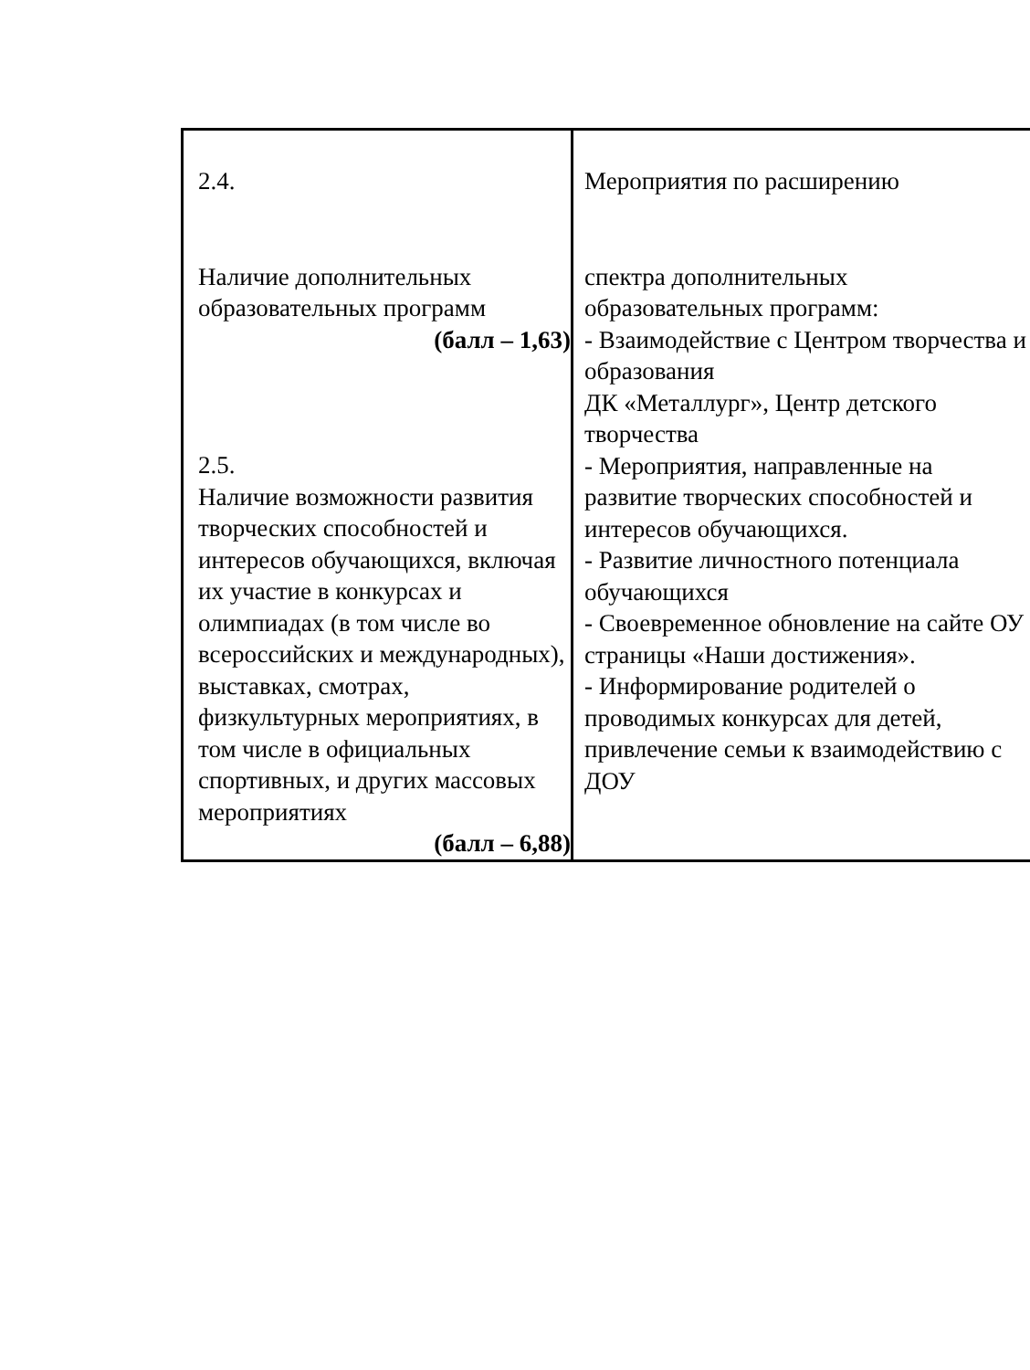| 2.4. Наличие дополнительных образовательных программ (балл – 1,63) 2.5. Наличие возможности развития творческих способностей и интересов обучающихся, включая их участие в конкурсах и олимпиадах (в том числе во всероссийских и международных), выставках, смотрах, физкультурных мероприятиях, в том числе в официальных спортивных, и других массовых мероприятиях (балл – 6,88) | Мероприятия по расширению спектра дополнительных образовательных программ: - Взаимодействие с Центром творчества и образования ДК «Металлург», Центр детского творчества - Мероприятия, направленные на развитие творческих способностей и интересов обучающихся. - Развитие личностного потенциала обучающихся - Своевременное обновление на сайте ОУ страницы «Наши достижения». - Информирование родителей о проводимых конкурсах для детей, привлечение семьи к взаимодействию с ДОУ |